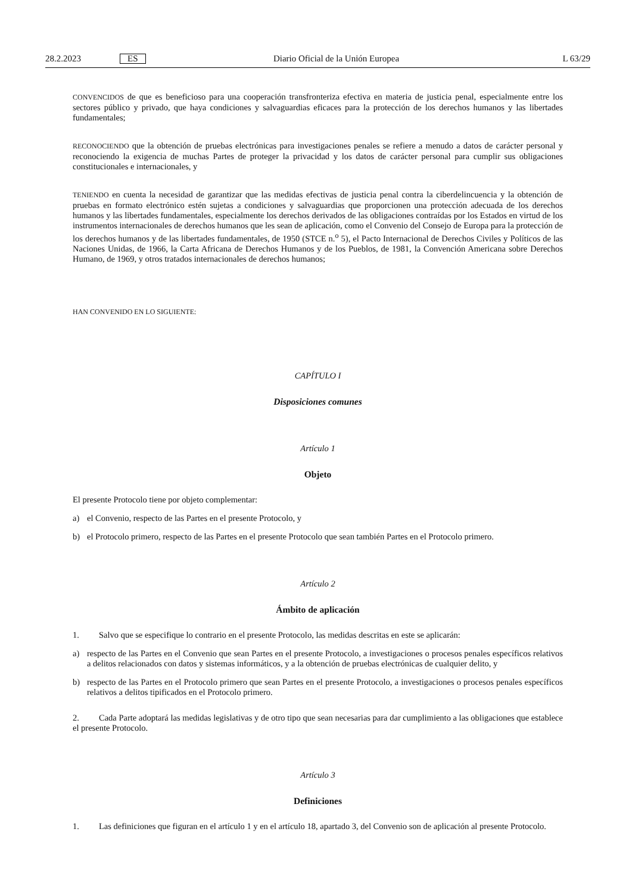28.2.2023 ES Diario Oficial de la Unión Europea L 63/29
CONVENCIDOS de que es beneficioso para una cooperación transfronteriza efectiva en materia de justicia penal, especialmente entre los sectores público y privado, que haya condiciones y salvaguardias eficaces para la protección de los derechos humanos y las libertades fundamentales;
RECONOCIENDO que la obtención de pruebas electrónicas para investigaciones penales se refiere a menudo a datos de carácter personal y reconociendo la exigencia de muchas Partes de proteger la privacidad y los datos de carácter personal para cumplir sus obligaciones constitucionales e internacionales, y
TENIENDO en cuenta la necesidad de garantizar que las medidas efectivas de justicia penal contra la ciberdelincuencia y la obtención de pruebas en formato electrónico estén sujetas a condiciones y salvaguardias que proporcionen una protección adecuada de los derechos humanos y las libertades fundamentales, especialmente los derechos derivados de las obligaciones contraídas por los Estados en virtud de los instrumentos internacionales de derechos humanos que les sean de aplicación, como el Convenio del Consejo de Europa para la protección de los derechos humanos y de las libertades fundamentales, de 1950 (STCE n.<sup>o</sup> 5), el Pacto Internacional de Derechos Civiles y Políticos de las Naciones Unidas, de 1966, la Carta Africana de Derechos Humanos y de los Pueblos, de 1981, la Convención Americana sobre Derechos Humano, de 1969, y otros tratados internacionales de derechos humanos;
HAN CONVENIDO EN LO SIGUIENTE:
CAPÍTULO I
Disposiciones comunes
Artículo 1
Objeto
El presente Protocolo tiene por objeto complementar:
a) el Convenio, respecto de las Partes en el presente Protocolo, y
b) el Protocolo primero, respecto de las Partes en el presente Protocolo que sean también Partes en el Protocolo primero.
Artículo 2
Ámbito de aplicación
1. Salvo que se especifique lo contrario en el presente Protocolo, las medidas descritas en este se aplicarán:
a) respecto de las Partes en el Convenio que sean Partes en el presente Protocolo, a investigaciones o procesos penales específicos relativos a delitos relacionados con datos y sistemas informáticos, y a la obtención de pruebas electrónicas de cualquier delito, y
b) respecto de las Partes en el Protocolo primero que sean Partes en el presente Protocolo, a investigaciones o procesos penales específicos relativos a delitos tipificados en el Protocolo primero.
2. Cada Parte adoptará las medidas legislativas y de otro tipo que sean necesarias para dar cumplimiento a las obligaciones que establece el presente Protocolo.
Artículo 3
Definiciones
1. Las definiciones que figuran en el artículo 1 y en el artículo 18, apartado 3, del Convenio son de aplicación al presente Protocolo.